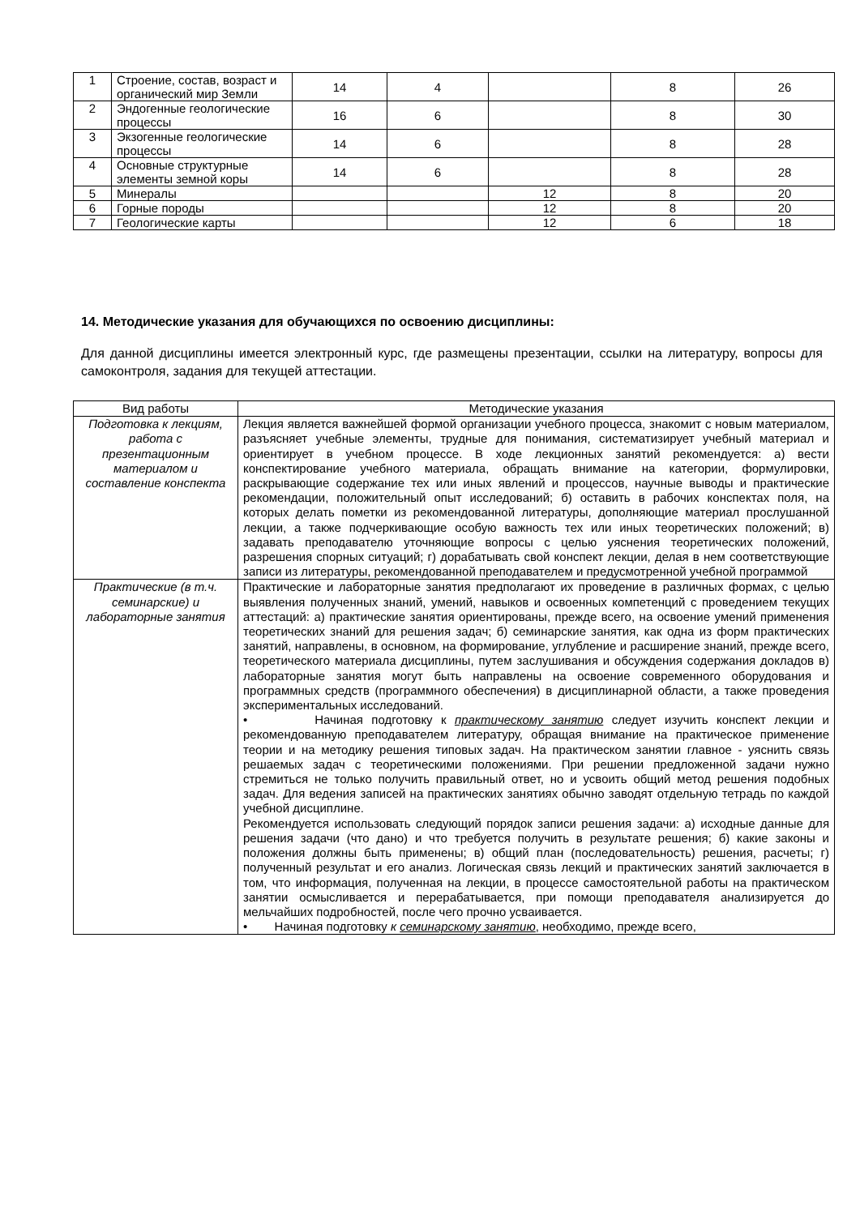| 1 | Строение, состав, возраст и органический мир Земли | 14 | 4 | | 8 | 26 |
| 2 | Эндогенные геологические процессы | 16 | 6 | | 8 | 30 |
| 3 | Экзогенные геологические процессы | 14 | 6 | | 8 | 28 |
| 4 | Основные структурные элементы земной коры | 14 | 6 | | 8 | 28 |
| 5 | Минералы | | | 12 | 8 | 20 |
| 6 | Горные породы | | | 12 | 8 | 20 |
| 7 | Геологические карты | | | 12 | 6 | 18 |
14. Методические указания для обучающихся по освоению дисциплины:
Для данной дисциплины имеется электронный курс, где размещены презентации, ссылки на литературу, вопросы для самоконтроля, задания для текущей аттестации.
| Вид работы | Методические указания |
| --- | --- |
| Подготовка к лекциям, работа с презентационным материалом и составление конспекта | Лекция является важнейшей формой организации учебного процесса, знакомит с новым материалом, разъясняет учебные элементы, трудные для понимания, систематизирует учебный материал и ориентирует в учебном процессе. В ходе лекционных занятий рекомендуется: а) вести конспектирование учебного материала, обращать внимание на категории, формулировки, раскрывающие содержание тех или иных явлений и процессов, научные выводы и практические рекомендации, положительный опыт исследований; б) оставить в рабочих конспектах поля, на которых делать пометки из рекомендованной литературы, дополняющие материал прослушанной лекции, а также подчеркивающие особую важность тех или иных теоретических положений; в) задавать преподавателю уточняющие вопросы с целью уяснения теоретических положений, разрешения спорных ситуаций; г) дорабатывать свой конспект лекции, делая в нем соответствующие записи из литературы, рекомендованной преподавателем и предусмотренной учебной программой |
| Практические (в т.ч. семинарские) и лабораторные занятия | Практические и лабораторные занятия предполагают их проведение в различных формах, с целью выявления полученных знаний, умений, навыков и освоенных компетенций с проведением текущих аттестаций: а) практические занятия ориентированы, прежде всего, на освоение умений применения теоретических знаний для решения задач; б) семинарские занятия, как одна из форм практических занятий, направлены, в основном, на формирование, углубление и расширение знаний, прежде всего, теоретического материала дисциплины, путем заслушивания и обсуждения содержания докладов в) лабораторные занятия могут быть направлены на освоение современного оборудования и программных средств (программного обеспечения) в дисциплинарной области, а также проведения экспериментальных исследований. • Начиная подготовку к практическому занятию следует изучить конспект лекции и рекомендованную преподавателем литературу, обращая внимание на практическое применение теории и на методику решения типовых задач. На практическом занятии главное - уяснить связь решаемых задач с теоретическими положениями. При решении предложенной задачи нужно стремиться не только получить правильный ответ, но и усвоить общий метод решения подобных задач. Для ведения записей на практических занятиях обычно заводят отдельную тетрадь по каждой учебной дисциплине. Рекомендуется использовать следующий порядок записи решения задачи: а) исходные данные для решения задачи (что дано) и что требуется получить в результате решения; б) какие законы и положения должны быть применены; в) общий план (последовательность) решения, расчеты; г) полученный результат и его анализ. Логическая связь лекций и практических занятий заключается в том, что информация, полученная на лекции, в процессе самостоятельной работы на практическом занятии осмысливается и перерабатывается, при помощи преподавателя анализируется до мельчайших подробностей, после чего прочно усваивается. • Начиная подготовку к семинарскому занятию , необходимо, прежде всего, |